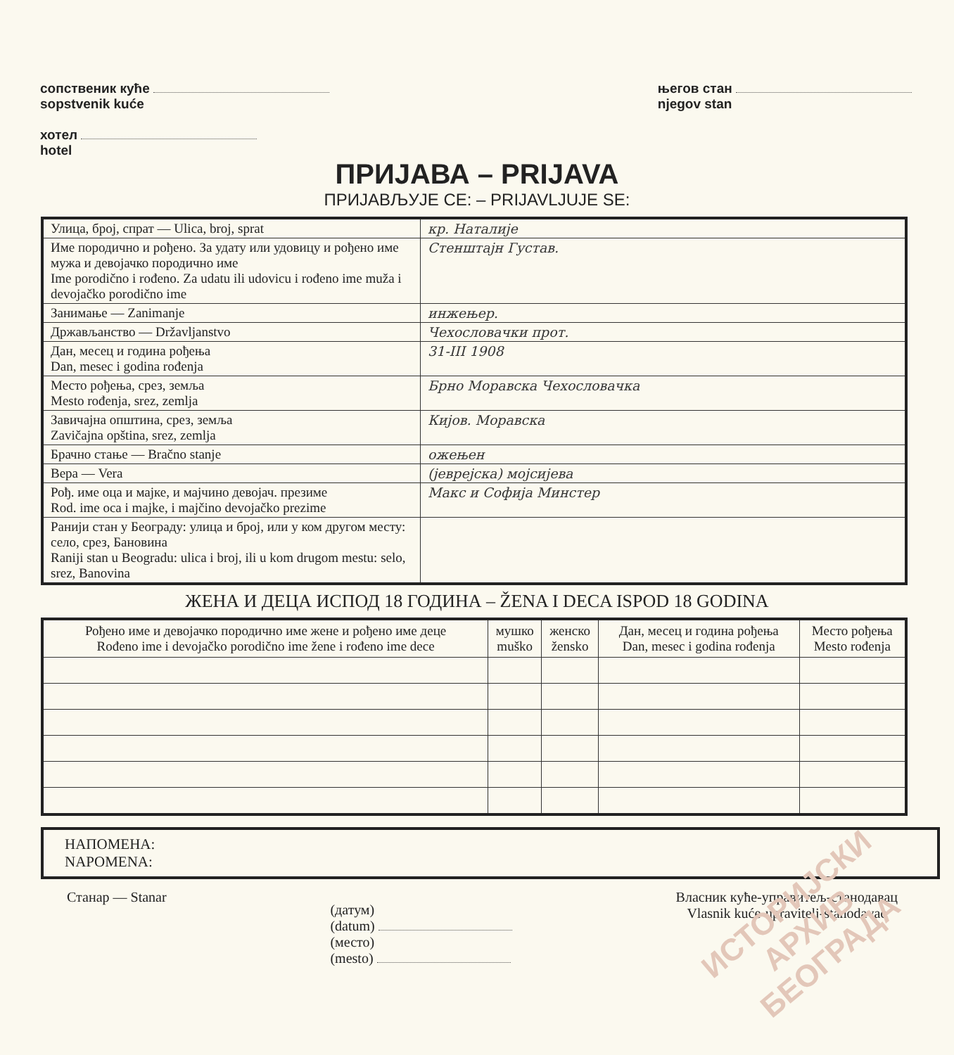сопственик куће
sopstvenik kuće
хотел
hotel
његов стан
njegov stan
ПРИЈАВА – PRIJAVA
ПРИЈАВЉУЈЕ СЕ: – PRIJAVLJUJE SE:
| Улица, број, спрат — Ulica, broj, sprat | кр. Наталије |
| Име породично и рођено. За удату или удовицу и рођено име мужа и девојачко породично име Ime porodično i rođeno. Za udatu ili udovicu i rođeno ime muža i devojačko porodično ime | Стенштајн Густав. |
| Занимање — Zanimanje | инжењер. |
| Држављанство — Državljanstvo | Чехословачки прот. |
| Дан, месец и година рођења Dan, mesec i godina rođenja | 31-III 1908 |
| Место рођења, срез, земља Mesto rođenja, srez, zemlja | Брно Моравска Чехословачка |
| Завичајна општина, срез, земља Zavičajna opština, srez, zemlja | Кијов. Моравска |
| Брачно стање — Bračno stanje | ожењен |
| Вера — Vera | (јеврејска) мојсијева |
| Рођ. име оца и мајке, и мајчино девојач. презиме Rod. ime oca i majke, i majčino devojačko prezime | Макс и Софија Минстер |
| Ранији стан у Београду: улица и број, или у ком другом месту: село, срез, Бановина Raniji stan u Beogradu: ulica i broj, ili u kom drugom mestu: selo, srez, Banovina | |
ЖЕНА И ДЕЦА ИСПОД 18 ГОДИНА – ŽENA I DECA ISPOD 18 GODINA
| Рођено име и девојачко породично име жене и рођено име деце Rođeno ime i devojačko porodično ime žene i rođeno ime dece | мушко muško | женско žensko | Дан, месец и година рођења Dan, mesec i godina rođenja | Место рођења Mesto rođenja |
| --- | --- | --- | --- | --- |
НАПОМЕНА:
NAPOMENA:
Станар — Stanar
(датум)
(datum)
(место)
(mesto)
Власник куће-управитељ-станодавац
Vlasnik kuće-upravitelj-stanodavac
ИСТОРИЈСКИ
АРХИВ
БЕОГРАДА